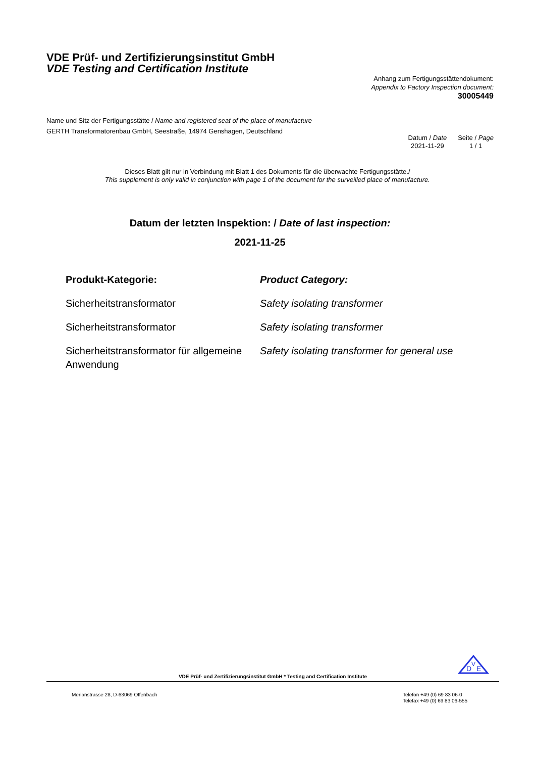VDE Prüf- und Zertifizierungsinstitut GmbH
VDE Testing and Certification Institute
Anhang zum Fertigungsstättendokument:
Appendix to Factory Inspection document:
30005449
Name und Sitz der Fertigungsstätte / Name and registered seat of the place of manufacture
GERTH Transformatorenbau GmbH, Seestraße, 14974 Genshagen, Deutschland
| Datum / Date | Seite / Page |
| 2021-11-29 | 1 / 1 |
Dieses Blatt gilt nur in Verbindung mit Blatt 1 des Dokuments für die überwachte Fertigungsstätte./
This supplement is only valid in conjunction with page 1 of the document for the surveilled place of manufacture.
Datum der letzten Inspektion: / Date of last inspection:
2021-11-25
| Produkt-Kategorie: | Product Category: |
| --- | --- |
| Sicherheitstransformator | Safety isolating transformer |
| Sicherheitstransformator | Safety isolating transformer |
| Sicherheitstransformator für allgemeine Anwendung | Safety isolating transformer for general use |
D
V
E
VDE Prüf- und Zertifizierungsinstitut GmbH * Testing and Certification Institute
Merianstrasse 28, D-63069 Offenbach
Telefon +49 (0) 69 83 06-0
Telefax +49 (0) 69 83 06-555